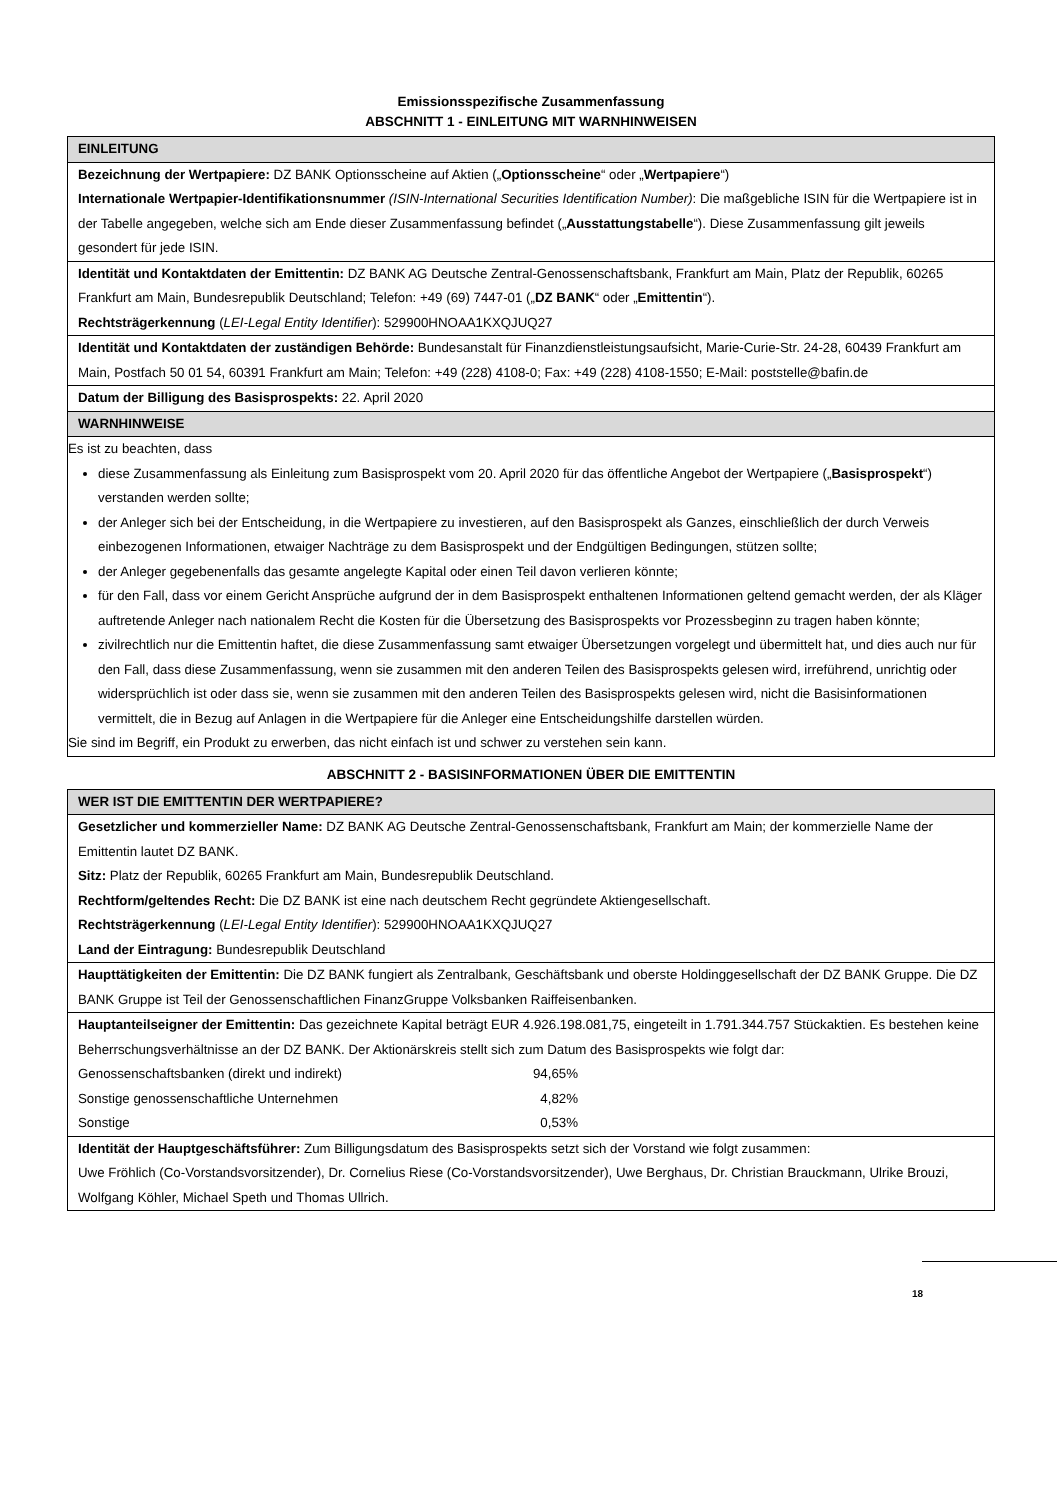Emissionsspezifische Zusammenfassung
ABSCHNITT 1 - EINLEITUNG MIT WARNHINWEISEN
| EINLEITUNG |
| --- |
| Bezeichnung der Wertpapiere: DZ BANK Optionsscheine auf Aktien („ Optionsscheine “ oder „ Wertpapiere “) Internationale Wertpapier-Identifikationsnummer (ISIN-International Securities Identification Number) : Die maßgebliche ISIN für die Wertpapiere ist in der Tabelle angegeben, welche sich am Ende dieser Zusammenfassung befindet („ Ausstattungstabelle “). Diese Zusammenfassung gilt jeweils gesondert für jede ISIN. |
| Identität und Kontaktdaten der Emittentin: DZ BANK AG Deutsche Zentral-Genossenschaftsbank, Frankfurt am Main, Platz der Republik, 60265 Frankfurt am Main, Bundesrepublik Deutschland; Telefon: +49 (69) 7447-01 („ DZ BANK “ oder „ Emittentin “). Rechtsträgerkennung ( LEI-Legal Entity Identifier ): 529900HNOAA1KXQJUQ27 |
| Identität und Kontaktdaten der zuständigen Behörde: Bundesanstalt für Finanzdienstleistungsaufsicht, Marie-Curie-Str. 24-28, 60439 Frankfurt am Main, Postfach 50 01 54, 60391 Frankfurt am Main; Telefon: +49 (228) 4108-0; Fax: +49 (228) 4108-1550; E-Mail: poststelle@bafin.de |
| Datum der Billigung des Basisprospekts: 22. April 2020 |
| WARNHINWEISE |
| Es ist zu beachten, dass diese Zusammenfassung als Einleitung zum Basisprospekt vom 20. April 2020 für das öffentliche Angebot der Wertpapiere („ Basisprospekt “) verstanden werden sollte; der Anleger sich bei der Entscheidung, in die Wertpapiere zu investieren, auf den Basisprospekt als Ganzes, einschließlich der durch Verweis einbezogenen Informationen, etwaiger Nachträge zu dem Basisprospekt und der Endgültigen Bedingungen, stützen sollte; der Anleger gegebenenfalls das gesamte angelegte Kapital oder einen Teil davon verlieren könnte; für den Fall, dass vor einem Gericht Ansprüche aufgrund der in dem Basisprospekt enthaltenen Informationen geltend gemacht werden, der als Kläger auftretende Anleger nach nationalem Recht die Kosten für die Übersetzung des Basisprospekts vor Prozessbeginn zu tragen haben könnte; zivilrechtlich nur die Emittentin haftet, die diese Zusammenfassung samt etwaiger Übersetzungen vorgelegt und übermittelt hat, und dies auch nur für den Fall, dass diese Zusammenfassung, wenn sie zusammen mit den anderen Teilen des Basisprospekts gelesen wird, irreführend, unrichtig oder widersprüchlich ist oder dass sie, wenn sie zusammen mit den anderen Teilen des Basisprospekts gelesen wird, nicht die Basisinformationen vermittelt, die in Bezug auf Anlagen in die Wertpapiere für die Anleger eine Entscheidungshilfe darstellen würden. Sie sind im Begriff, ein Produkt zu erwerben, das nicht einfach ist und schwer zu verstehen sein kann. |
ABSCHNITT 2 - BASISINFORMATIONEN ÜBER DIE EMITTENTIN
| WER IST DIE EMITTENTIN DER WERTPAPIERE? |
| --- |
| Gesetzlicher und kommerzieller Name: DZ BANK AG Deutsche Zentral-Genossenschaftsbank, Frankfurt am Main; der kommerzielle Name der Emittentin lautet DZ BANK. Sitz: Platz der Republik, 60265 Frankfurt am Main, Bundesrepublik Deutschland. Rechtform/geltendes Recht: Die DZ BANK ist eine nach deutschem Recht gegründete Aktiengesellschaft. Rechtsträgerkennung ( LEI-Legal Entity Identifier ): 529900HNOAA1KXQJUQ27 Land der Eintragung: Bundesrepublik Deutschland |
| Haupttätigkeiten der Emittentin: Die DZ BANK fungiert als Zentralbank, Geschäftsbank und oberste Holdinggesellschaft der DZ BANK Gruppe. Die DZ BANK Gruppe ist Teil der Genossenschaftlichen FinanzGruppe Volksbanken Raiffeisenbanken. |
| Hauptanteilseigner der Emittentin: Das gezeichnete Kapital beträgt EUR 4.926.198.081,75, eingeteilt in 1.791.344.757 Stückaktien. Es bestehen keine Beherrschungsverhältnisse an der DZ BANK. Der Aktionärskreis stellt sich zum Datum des Basisprospekts wie folgt dar: / Genossenschaftsbanken (direkt und indirekt) / 94,65% / / Sonstige genossenschaftliche Unternehmen / 4,82% / / Sonstige / 0,53% / |
| Identität der Hauptgeschäftsführer: Zum Billigungsdatum des Basisprospekts setzt sich der Vorstand wie folgt zusammen: Uwe Fröhlich (Co-Vorstandsvorsitzender), Dr. Cornelius Riese (Co-Vorstandsvorsitzender), Uwe Berghaus, Dr. Christian Brauckmann, Ulrike Brouzi, Wolfgang Köhler, Michael Speth und Thomas Ullrich. |
18